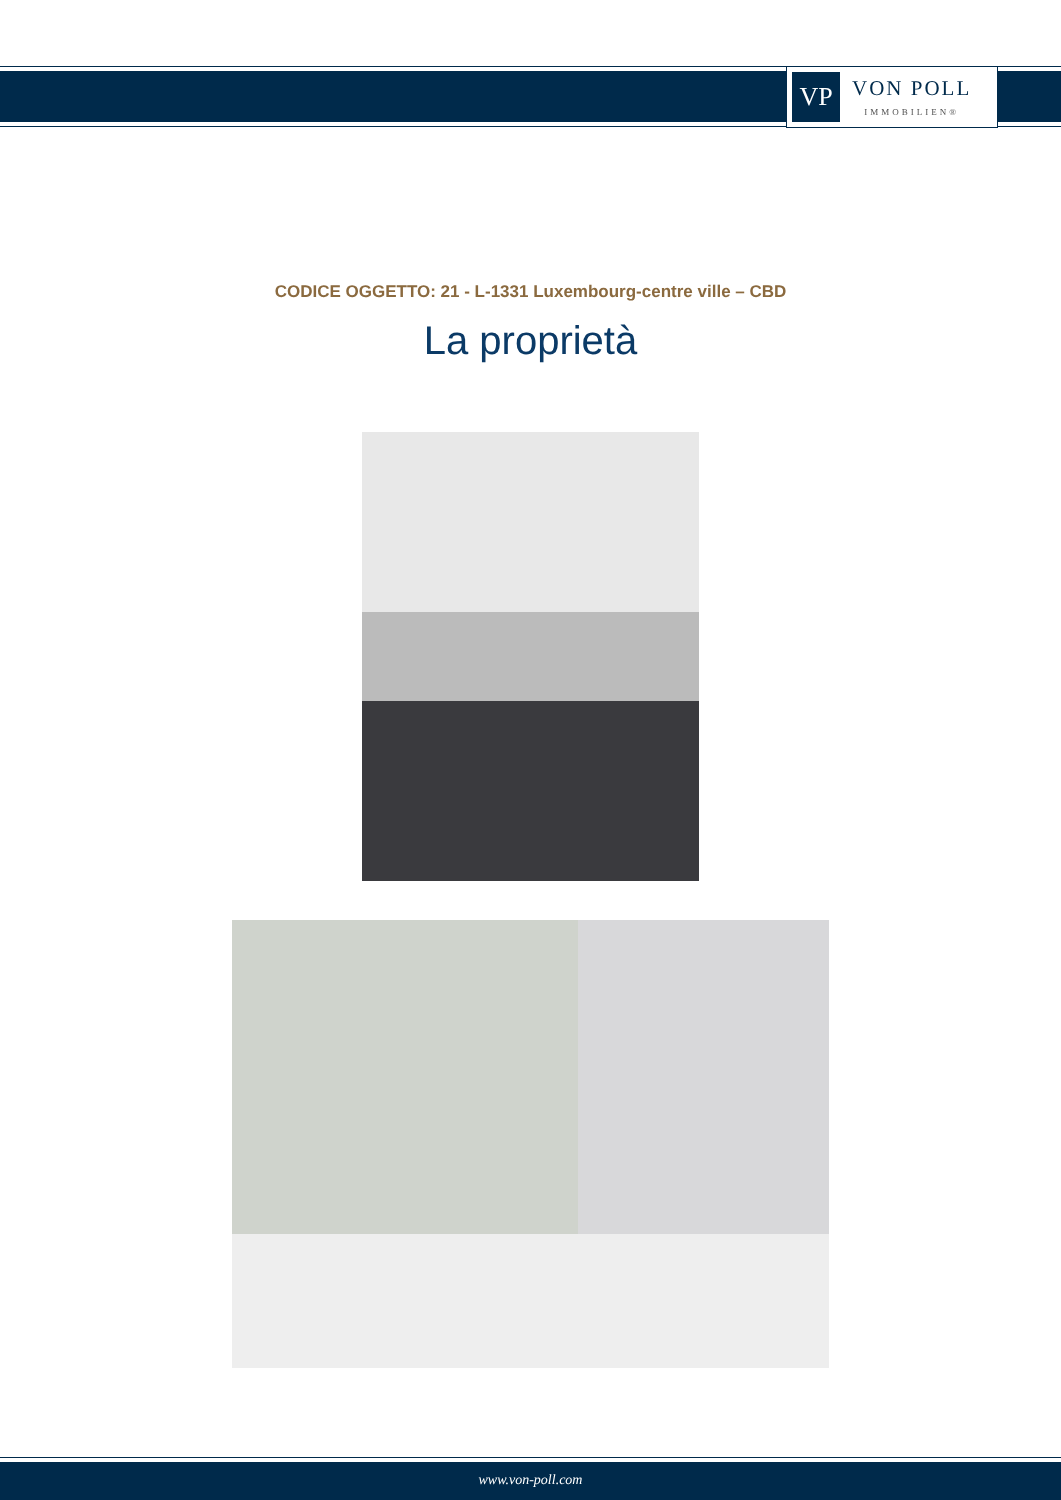VP
VON POLL
IMMOBILIEN®
CODICE OGGETTO: 21 - L-1331 Luxembourg-centre ville – CBD
La proprietà
www.von-poll.com